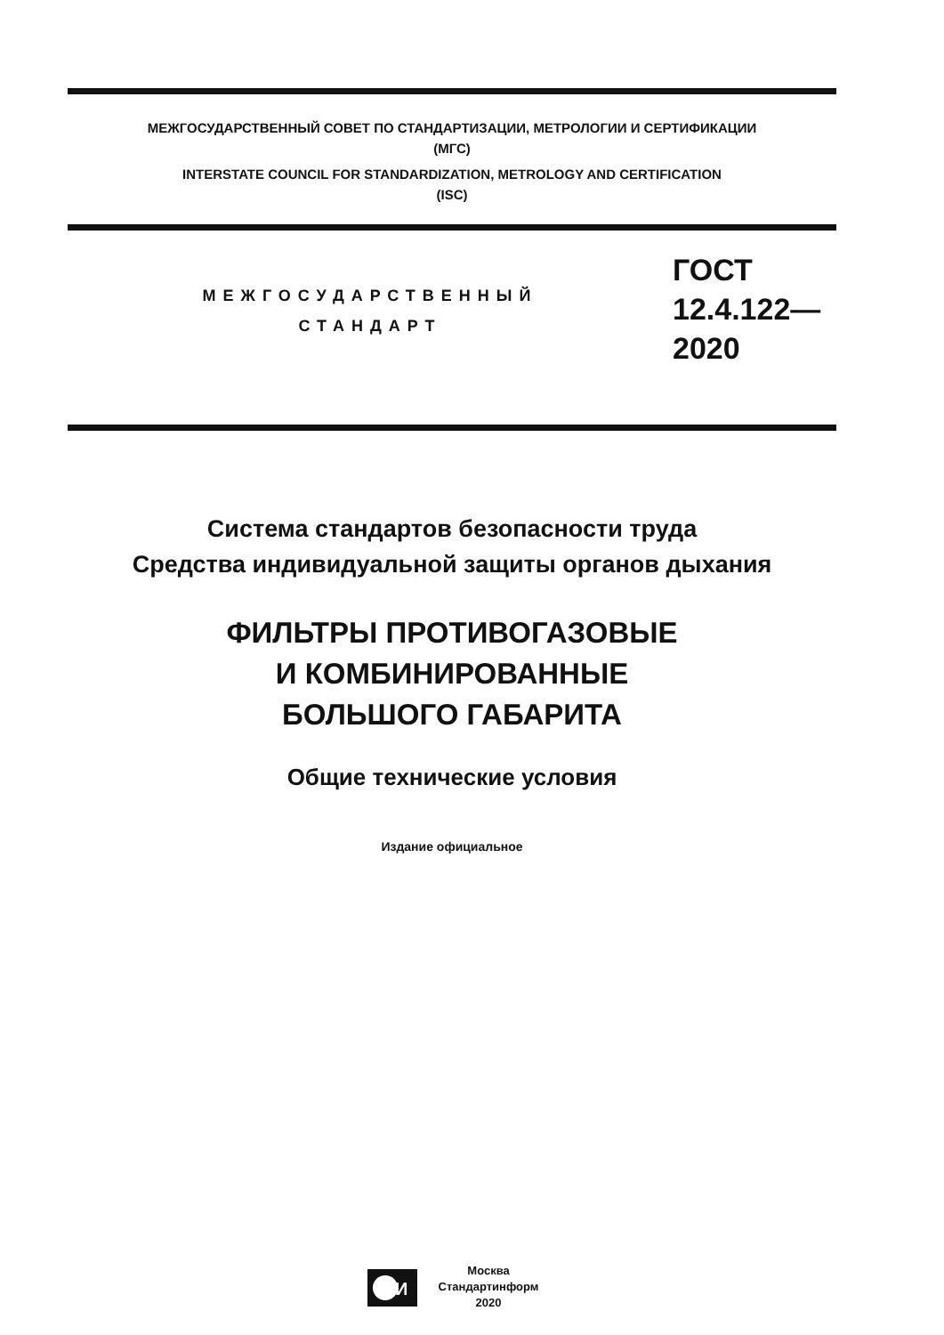МЕЖГОСУДАРСТВЕННЫЙ СОВЕТ ПО СТАНДАРТИЗАЦИИ, МЕТРОЛОГИИ И СЕРТИФИКАЦИИ
(МГС)
INTERSTATE COUNCIL FOR STANDARDIZATION, METROLOGY AND CERTIFICATION
(ISC)
МЕЖГОСУДАРСТВЕННЫЙ
СТАНДАРТ
ГОСТ
12.4.122—
2020
Система стандартов безопасности труда
Средства индивидуальной защиты органов дыхания
ФИЛЬТРЫ ПРОТИВОГАЗОВЫЕ
И КОМБИНИРОВАННЫЕ
БОЛЬШОГО ГАБАРИТА
Общие технические условия
Издание официальное
И
Москва
Стандартинформ
2020